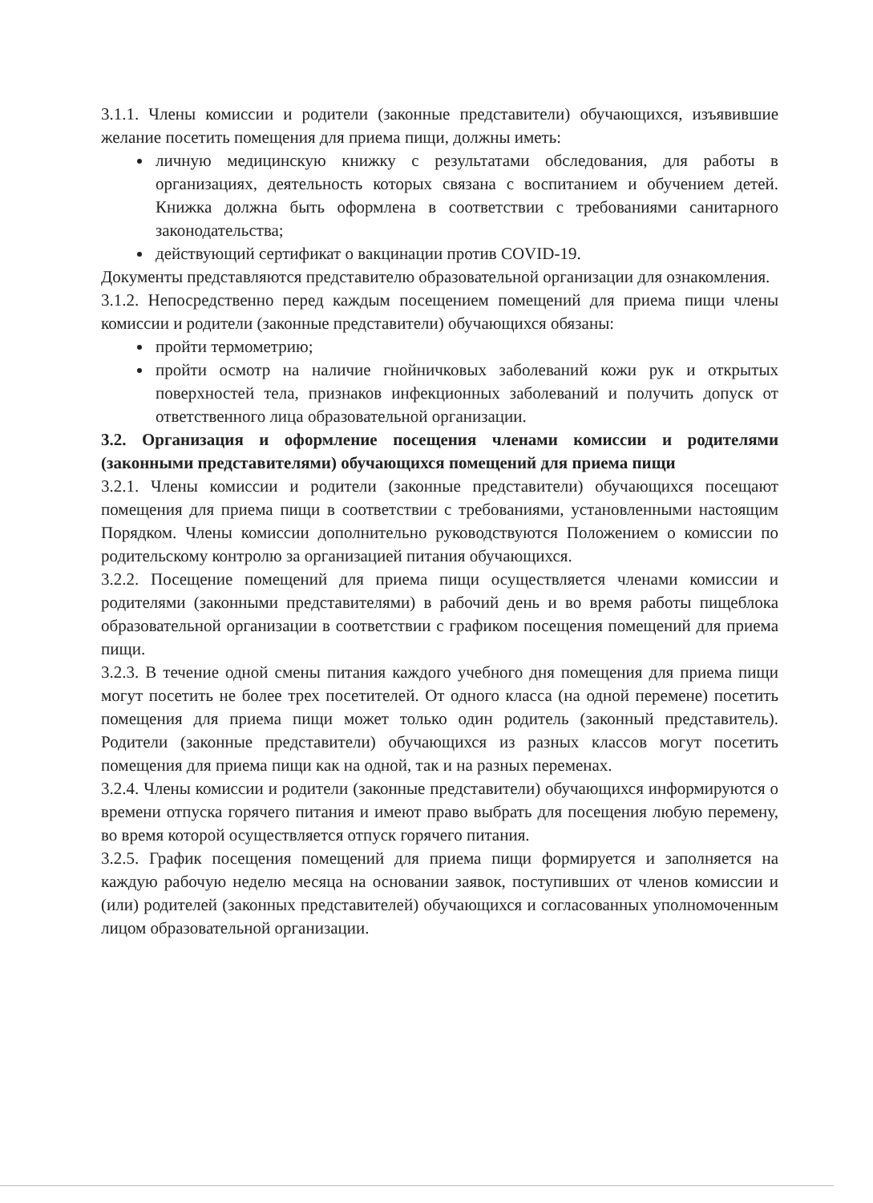3.1.1. Члены комиссии и родители (законные представители) обучающихся, изъявившие желание посетить помещения для приема пищи, должны иметь:
личную медицинскую книжку с результатами обследования, для работы в организациях, деятельность которых связана с воспитанием и обучением детей. Книжка должна быть оформлена в соответствии с требованиями санитарного законодательства;
действующий сертификат о вакцинации против COVID-19.
Документы представляются представителю образовательной организации для ознакомления.
3.1.2. Непосредственно перед каждым посещением помещений для приема пищи члены комиссии и родители (законные представители) обучающихся обязаны:
пройти термометрию;
пройти осмотр на наличие гнойничковых заболеваний кожи рук и открытых поверхностей тела, признаков инфекционных заболеваний и получить допуск от ответственного лица образовательной организации.
3.2. Организация и оформление посещения членами комиссии и родителями (законными представителями) обучающихся помещений для приема пищи
3.2.1. Члены комиссии и родители (законные представители) обучающихся посещают помещения для приема пищи в соответствии с требованиями, установленными настоящим Порядком. Члены комиссии дополнительно руководствуются Положением о комиссии по родительскому контролю за организацией питания обучающихся.
3.2.2. Посещение помещений для приема пищи осуществляется членами комиссии и родителями (законными представителями) в рабочий день и во время работы пищеблока образовательной организации в соответствии с графиком посещения помещений для приема пищи.
3.2.3. В течение одной смены питания каждого учебного дня помещения для приема пищи могут посетить не более трех посетителей. От одного класса (на одной перемене) посетить помещения для приема пищи может только один родитель (законный представитель). Родители (законные представители) обучающихся из разных классов могут посетить помещения для приема пищи как на одной, так и на разных переменах.
3.2.4. Члены комиссии и родители (законные представители) обучающихся информируются о времени отпуска горячего питания и имеют право выбрать для посещения любую перемену, во время которой осуществляется отпуск горячего питания.
3.2.5. График посещения помещений для приема пищи формируется и заполняется на каждую рабочую неделю месяца на основании заявок, поступивших от членов комиссии и (или) родителей (законных представителей) обучающихся и согласованных уполномоченным лицом образовательной организации.